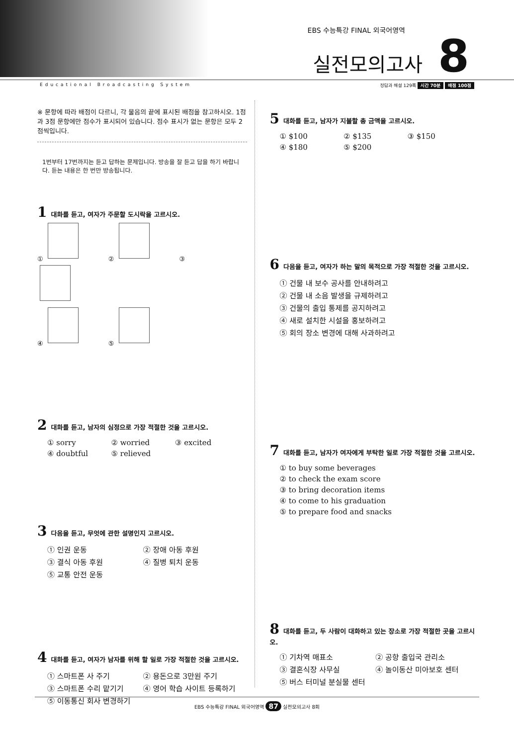EBS 수능특강 FINAL 외국어영역
실전모의고사 8
Educational Broadcasting System 정답과 해설 129쪽 시간 70분 배점 100점
※ 문항에 따라 배점이 다르니, 각 물음의 끝에 표시된 배점을 참고하시오. 1점과 3점 문항에만 점수가 표시되어 있습니다. 점수 표시가 없는 문항은 모두 2점씩입니다.
1번부터 17번까지는 듣고 답하는 문제입니다. 방송을 잘 듣고 답을 하기 바랍니다. 듣는 내용은 한 번만 방송됩니다.
1 대화를 듣고, 여자가 주문할 도시락을 고르시오.
① ② ③
④ ⑤
2 대화를 듣고, 남자의 심정으로 가장 적절한 것을 고르시오.
① sorry ② worried ③ excited ④ doubtful ⑤ relieved
3 다음을 듣고, 무엇에 관한 설명인지 고르시오.
① 인권 운동 ② 장애 아동 후원 ③ 결식 아동 후원 ④ 질병 퇴치 운동 ⑤ 교통 안전 운동
4 대화를 듣고, 여자가 남자를 위해 할 일로 가장 적절한 것을 고르시오.
① 스마트폰 사 주기 ② 용돈으로 3만원 주기 ③ 스마트폰 수리 맡기기 ④ 영어 학습 사이트 등록하기 ⑤ 이동통신 회사 변경하기
5 대화를 듣고, 남자가 지불할 총 금액을 고르시오.
① $100 ② $135 ③ $150 ④ $180 ⑤ $200
6 다음을 듣고, 여자가 하는 말의 목적으로 가장 적절한 것을 고르시오.
① 건물 내 보수 공사를 안내하려고
② 건물 내 소음 발생을 규제하려고
③ 건물의 출입 통제를 공지하려고
④ 새로 설치한 시설을 홍보하려고
⑤ 회의 장소 변경에 대해 사과하려고
7 대화를 듣고, 남자가 여자에게 부탁한 일로 가장 적절한 것을 고르시오.
① to buy some beverages
② to check the exam score
③ to bring decoration items
④ to come to his graduation
⑤ to prepare food and snacks
8 대화를 듣고, 두 사람이 대화하고 있는 장소로 가장 적절한 곳을 고르시오.
① 기차역 매표소 ② 공항 출입국 관리소 ③ 결혼식장 사무실 ④ 놀이동산 미아보호 센터 ⑤ 버스 터미널 분실물 센터
EBS 수능특강 FINAL 외국어영역 87 실전모의고사 8회